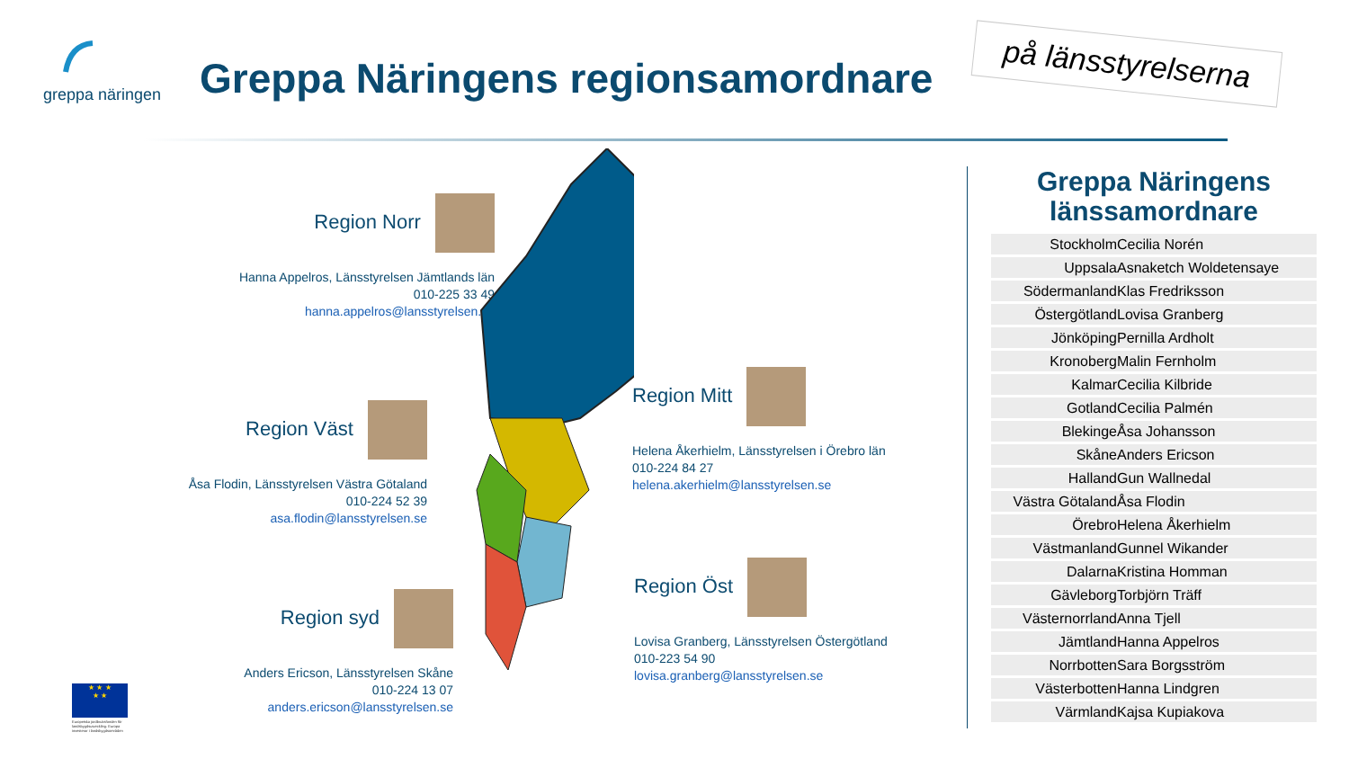greppa näringen
Greppa Näringens regionsamordnare
på länsstyrelserna
Region Norr
Hanna Appelros, Länsstyrelsen Jämtlands län
010-225 33 49
hanna.appelros@lansstyrelsen.se
Region Väst
Åsa Flodin, Länsstyrelsen Västra Götaland
010-224 52 39
asa.flodin@lansstyrelsen.se
Region syd
Anders Ericson, Länsstyrelsen Skåne
010-224 13 07
anders.ericson@lansstyrelsen.se
Region Mitt
Helena Åkerhielm, Länsstyrelsen i Örebro län
010-224 84 27
helena.akerhielm@lansstyrelsen.se
Region Öst
Lovisa Granberg, Länsstyrelsen Östergötland
010-223 54 90
lovisa.granberg@lansstyrelsen.se
Greppa Näringens länssamordnare
| Stockholm | Cecilia Norén |
| Uppsala | Asnaketch Woldetensaye |
| Södermanland | Klas Fredriksson |
| Östergötland | Lovisa Granberg |
| Jönköping | Pernilla Ardholt |
| Kronoberg | Malin Fernholm |
| Kalmar | Cecilia Kilbride |
| Gotland | Cecilia Palmén |
| Blekinge | Åsa Johansson |
| Skåne | Anders Ericson |
| Halland | Gun Wallnedal |
| Västra Götaland | Åsa Flodin |
| Örebro | Helena Åkerhielm |
| Västmanland | Gunnel Wikander |
| Dalarna | Kristina Homman |
| Gävleborg | Torbjörn Träff |
| Västernorrland | Anna Tjell |
| Jämtland | Hanna Appelros |
| Norrbotten | Sara Borgsström |
| Västerbotten | Hanna Lindgren |
| Värmland | Kajsa Kupiakova |
★ ★ ★
★ ★
Europeiska jordbruksfonden för landsbygdsutveckling: Europa investerar i landsbygdsområden